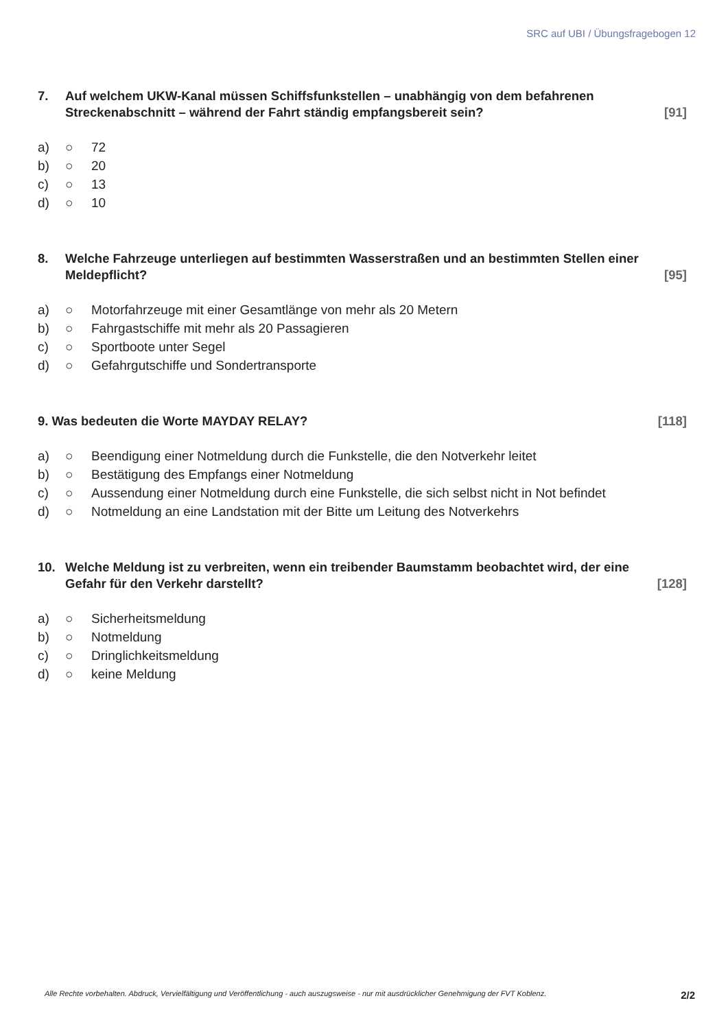SRC auf UBI / Übungsfragebogen 12
7. Auf welchem UKW-Kanal müssen Schiffsfunkstellen – unabhängig von dem befahrenen Streckenabschnitt – während der Fahrt ständig empfangsbereit sein? [91]
a) ○ 72
b) ○ 20
c) ○ 13
d) ○ 10
8. Welche Fahrzeuge unterliegen auf bestimmten Wasserstraßen und an bestimmten Stellen einer Meldepflicht? [95]
a) ○ Motorfahrzeuge mit einer Gesamtlänge von mehr als 20 Metern
b) ○ Fahrgastschiffe mit mehr als 20 Passagieren
c) ○ Sportboote unter Segel
d) ○ Gefahrgutschiffe und Sondertransporte
9. Was bedeuten die Worte MAYDAY RELAY? [118]
a) ○ Beendigung einer Notmeldung durch die Funkstelle, die den Notverkehr leitet
b) ○ Bestätigung des Empfangs einer Notmeldung
c) ○ Aussendung einer Notmeldung durch eine Funkstelle, die sich selbst nicht in Not befindet
d) ○ Notmeldung an eine Landstation mit der Bitte um Leitung des Notverkehrs
10. Welche Meldung ist zu verbreiten, wenn ein treibender Baumstamm beobachtet wird, der eine Gefahr für den Verkehr darstellt? [128]
a) ○ Sicherheitsmeldung
b) ○ Notmeldung
c) ○ Dringlichkeitsmeldung
d) ○ keine Meldung
Alle Rechte vorbehalten. Abdruck, Vervielfältigung und Veröffentlichung - auch auszugsweise - nur mit ausdrücklicher Genehmigung der FVT Koblenz. 2/2